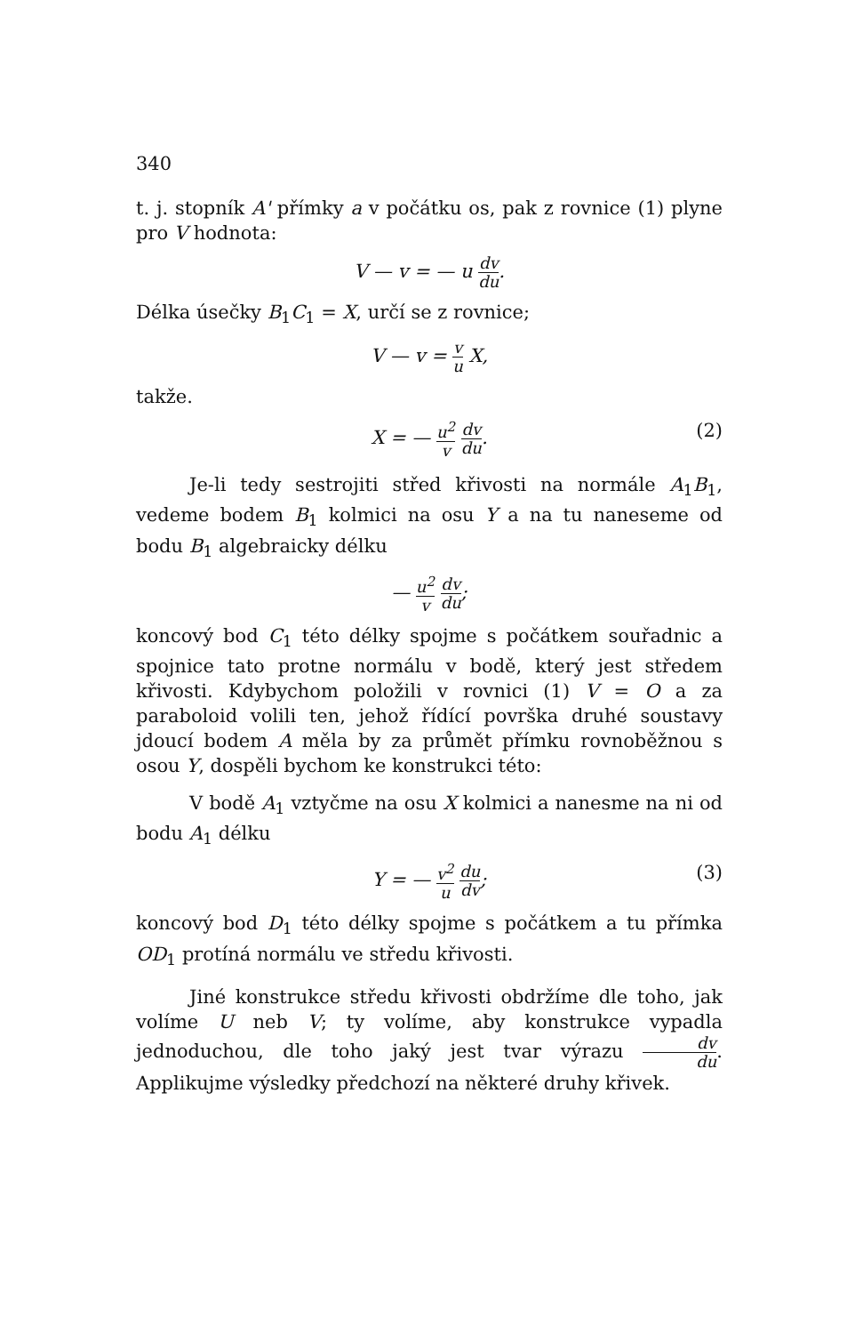340
t. j. stopník A' přímky a v počátku os, pak z rovnice (1) plyne pro V hodnota:
V — v = — u dv du.
Délka úsečky B<sub>1</sub>C<sub>1</sub> = X, určí se z rovnice;
V — v = v u X,
takže.
X = — u<sup>2</sup> v dv du. (2)
Je-li tedy sestrojiti střed křivosti na normále A<sub>1</sub>B<sub>1</sub>, vedeme bodem B<sub>1</sub> kolmici na osu Y a na tu naneseme od bodu B<sub>1</sub> algebraicky délku
— u<sup>2</sup> v dv du;
koncový bod C<sub>1</sub> této délky spojme s počátkem souřadnic a spojnice tato protne normálu v bodě, který jest středem křivosti. Kdybychom položili v rovnici (1) V = O a za paraboloid volili ten, jehož řídící površka druhé soustavy jdoucí bodem A měla by za průmět přímku rovnoběžnou s osou Y, dospěli bychom ke konstrukci této:
V bodě A<sub>1</sub> vztyčme na osu X kolmici a nanesme na ni od bodu A<sub>1</sub> délku
Y = — v<sup>2</sup> u du dv; (3)
koncový bod D<sub>1</sub> této délky spojme s počátkem a tu přímka OD<sub>1</sub> protíná normálu ve středu křivosti.
Jiné konstrukce středu křivosti obdržíme dle toho, jak volíme U neb V; ty volíme, aby konstrukce vypadla jednoduchou, dle toho jaký jest tvar výrazu dv du. Applikujme výsledky předchozí na některé druhy křivek.